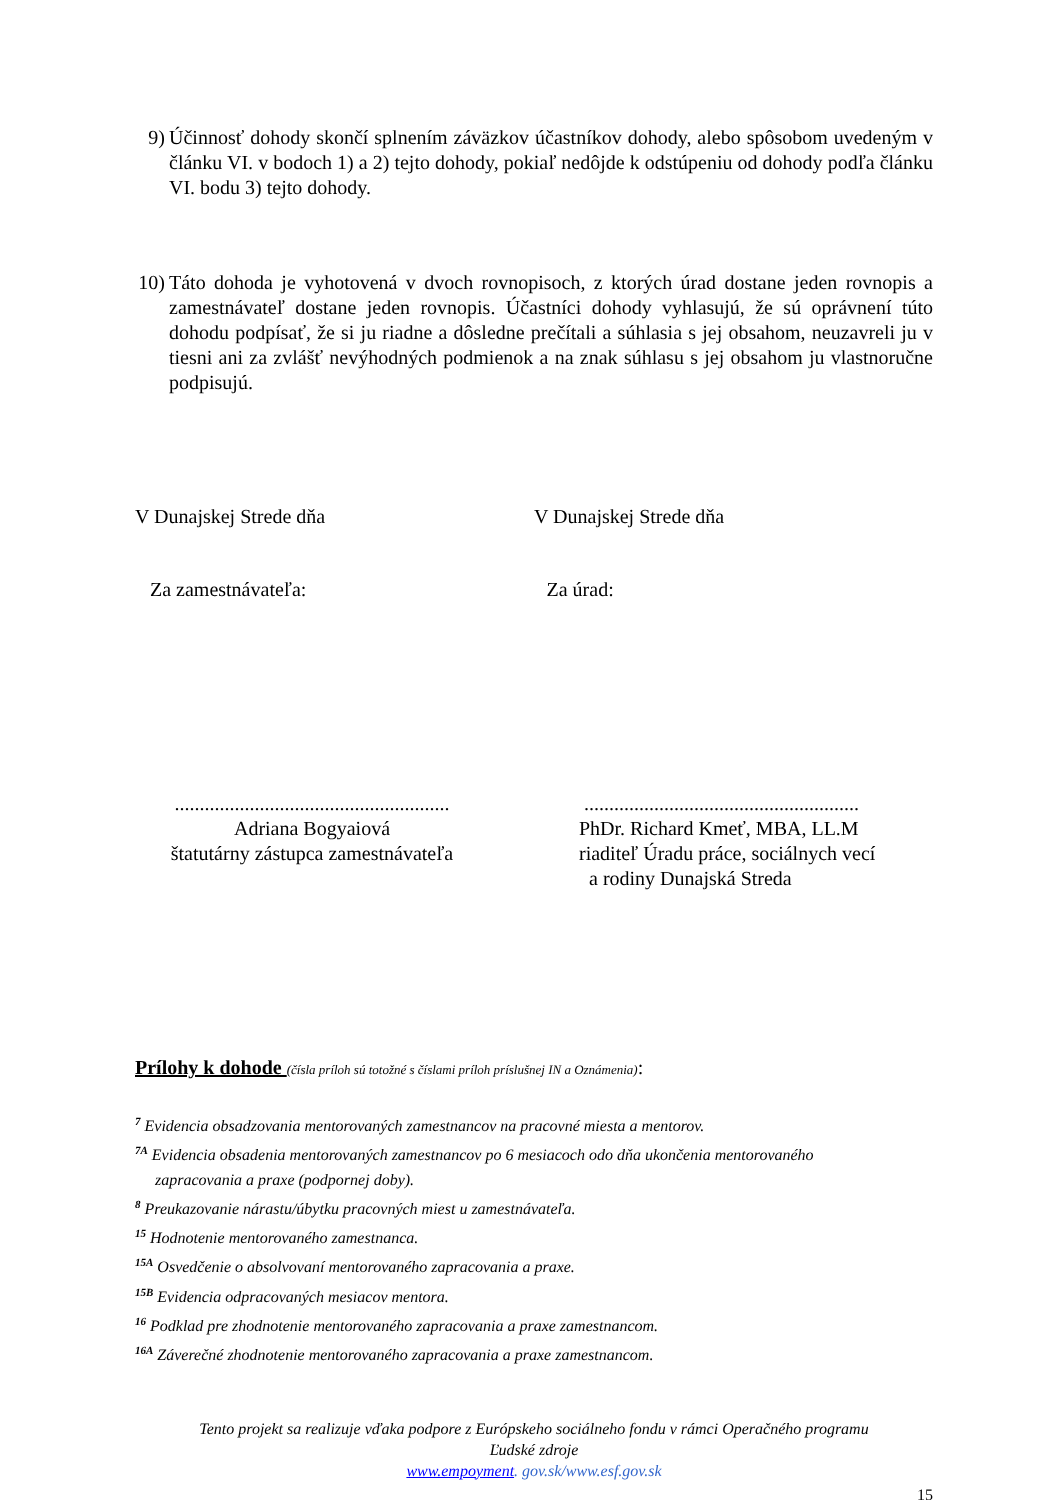9) Účinnosť dohody skončí splnením záväzkov účastníkov dohody, alebo spôsobom uvedeným v článku VI. v bodoch 1) a 2) tejto dohody, pokiaľ nedôjde k odstúpeniu od dohody podľa článku VI. bodu 3) tejto dohody.
10) Táto dohoda je vyhotovená v dvoch rovnopisoch, z ktorých úrad dostane jeden rovnopis a zamestnávateľ dostane jeden rovnopis. Účastníci dohody vyhlasujú, že sú oprávnení túto dohodu podpísať, že si ju riadne a dôsledne prečítali a súhlasia s jej obsahom, neuzavreli ju v tiesni ani za zvlášť nevýhodných podmienok a na znak súhlasu s jej obsahom ju vlastnoručne podpisujú.
V Dunajskej Strede dňa V Dunajskej Strede dňa
Za zamestnávateľa: Za úrad:
.......................................................
Adriana Bogyaiová
štatutárny zástupca zamestnávateľa
.......................................................
PhDr. Richard Kmeť, MBA, LL.M
riaditeľ Úradu práce, sociálnych vecí
a rodiny Dunajská Streda
Prílohy k dohode (čísla príloh sú totožné s číslami príloh príslušnej IN a Oznámenia):
<sup>7</sup> Evidencia obsadzovania mentorovaných zamestnancov na pracovné miesta a mentorov.
<sup>7A</sup> Evidencia obsadenia mentorovaných zamestnancov po 6 mesiacoch odo dňa ukončenia mentorovaného
zapracovania a praxe (podpornej doby).
<sup>8</sup> Preukazovanie nárastu/úbytku pracovných miest u zamestnávateľa.
<sup>15</sup> Hodnotenie mentorovaného zamestnanca.
<sup>15A</sup> Osvedčenie o absolvovaní mentorovaného zapracovania a praxe.
<sup>15B</sup> Evidencia odpracovaných mesiacov mentora.
<sup>16</sup> Podklad pre zhodnotenie mentorovaného zapracovania a praxe zamestnancom.
<sup>16A</sup> Záverečné zhodnotenie mentorovaného zapracovania a praxe zamestnancom.
Tento projekt sa realizuje vďaka podpore z Európskeho sociálneho fondu v rámci Operačného programu
Ľudské zdroje
www.empoyment. gov.sk/www.esf.gov.sk
15